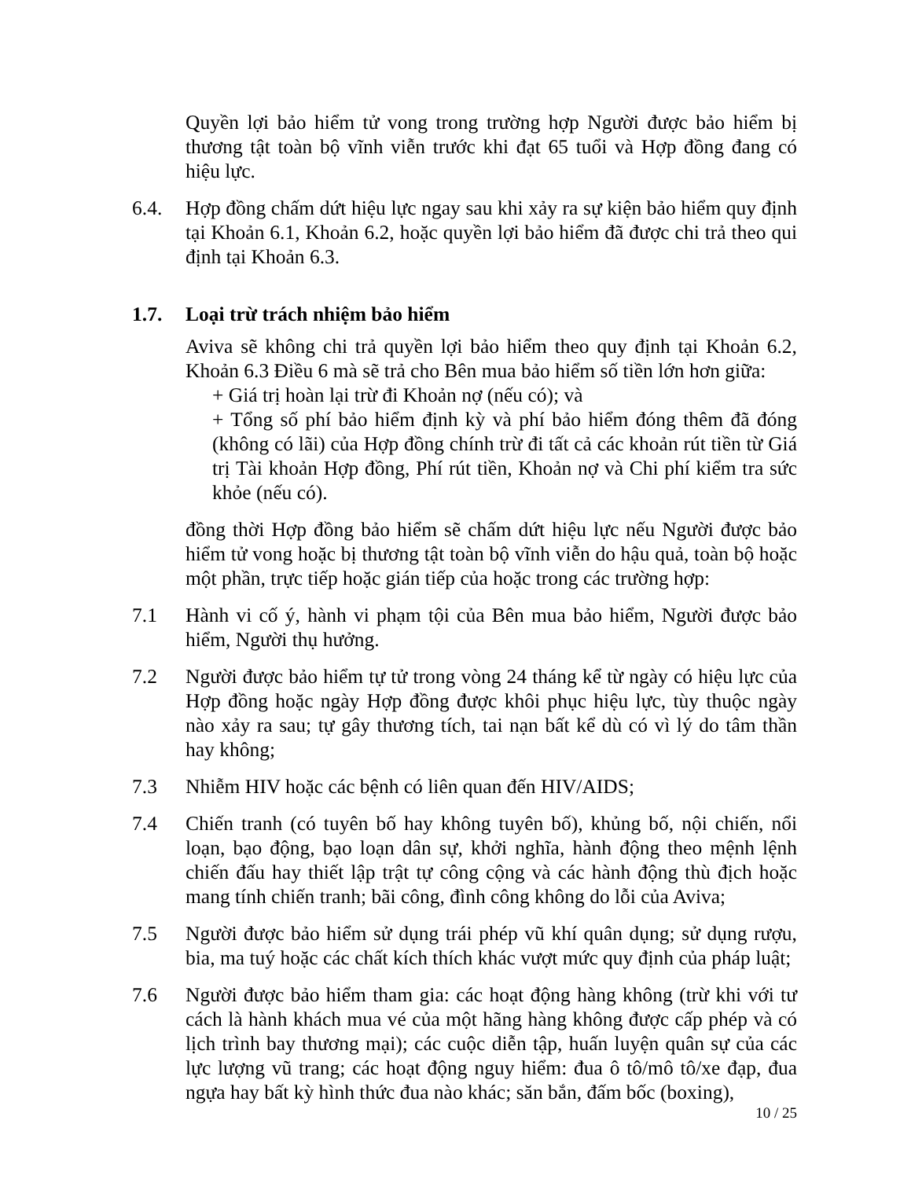Quyền lợi bảo hiểm tử vong trong trường hợp Người được bảo hiểm bị thương tật toàn bộ vĩnh viễn trước khi đạt 65 tuổi và Hợp đồng đang có hiệu lực.
6.4. Hợp đồng chấm dứt hiệu lực ngay sau khi xảy ra sự kiện bảo hiểm quy định tại Khoản 6.1, Khoản 6.2, hoặc quyền lợi bảo hiểm đã được chi trả theo qui định tại Khoản 6.3.
1.7. Loại trừ trách nhiệm bảo hiểm
Aviva sẽ không chi trả quyền lợi bảo hiểm theo quy định tại Khoản 6.2, Khoản 6.3 Điều 6 mà sẽ trả cho Bên mua bảo hiểm số tiền lớn hơn giữa:
+ Giá trị hoàn lại trừ đi Khoản nợ (nếu có); và
+ Tổng số phí bảo hiểm định kỳ và phí bảo hiểm đóng thêm đã đóng (không có lãi) của Hợp đồng chính trừ đi tất cả các khoản rút tiền từ Giá trị Tài khoản Hợp đồng, Phí rút tiền, Khoản nợ và Chi phí kiểm tra sức khỏe (nếu có).
đồng thời Hợp đồng bảo hiểm sẽ chấm dứt hiệu lực nếu Người được bảo hiểm tử vong hoặc bị thương tật toàn bộ vĩnh viễn do hậu quả, toàn bộ hoặc một phần, trực tiếp hoặc gián tiếp của hoặc trong các trường hợp:
7.1 Hành vi cố ý, hành vi phạm tội của Bên mua bảo hiểm, Người được bảo hiểm, Người thụ hưởng.
7.2 Người được bảo hiểm tự tử trong vòng 24 tháng kể từ ngày có hiệu lực của Hợp đồng hoặc ngày Hợp đồng được khôi phục hiệu lực, tùy thuộc ngày nào xảy ra sau; tự gây thương tích, tai nạn bất kể dù có vì lý do tâm thần hay không;
7.3 Nhiễm HIV hoặc các bệnh có liên quan đến HIV/AIDS;
7.4 Chiến tranh (có tuyên bố hay không tuyên bố), khủng bố, nội chiến, nổi loạn, bạo động, bạo loạn dân sự, khởi nghĩa, hành động theo mệnh lệnh chiến đấu hay thiết lập trật tự công cộng và các hành động thù địch hoặc mang tính chiến tranh; bãi công, đình công không do lỗi của Aviva;
7.5 Người được bảo hiểm sử dụng trái phép vũ khí quân dụng; sử dụng rượu, bia, ma tuý hoặc các chất kích thích khác vượt mức quy định của pháp luật;
7.6 Người được bảo hiểm tham gia: các hoạt động hàng không (trừ khi với tư cách là hành khách mua vé của một hãng hàng không được cấp phép và có lịch trình bay thương mại); các cuộc diễn tập, huấn luyện quân sự của các lực lượng vũ trang; các hoạt động nguy hiểm: đua ô tô/mô tô/xe đạp, đua ngựa hay bất kỳ hình thức đua nào khác; săn bắn, đấm bốc (boxing),
10 / 25